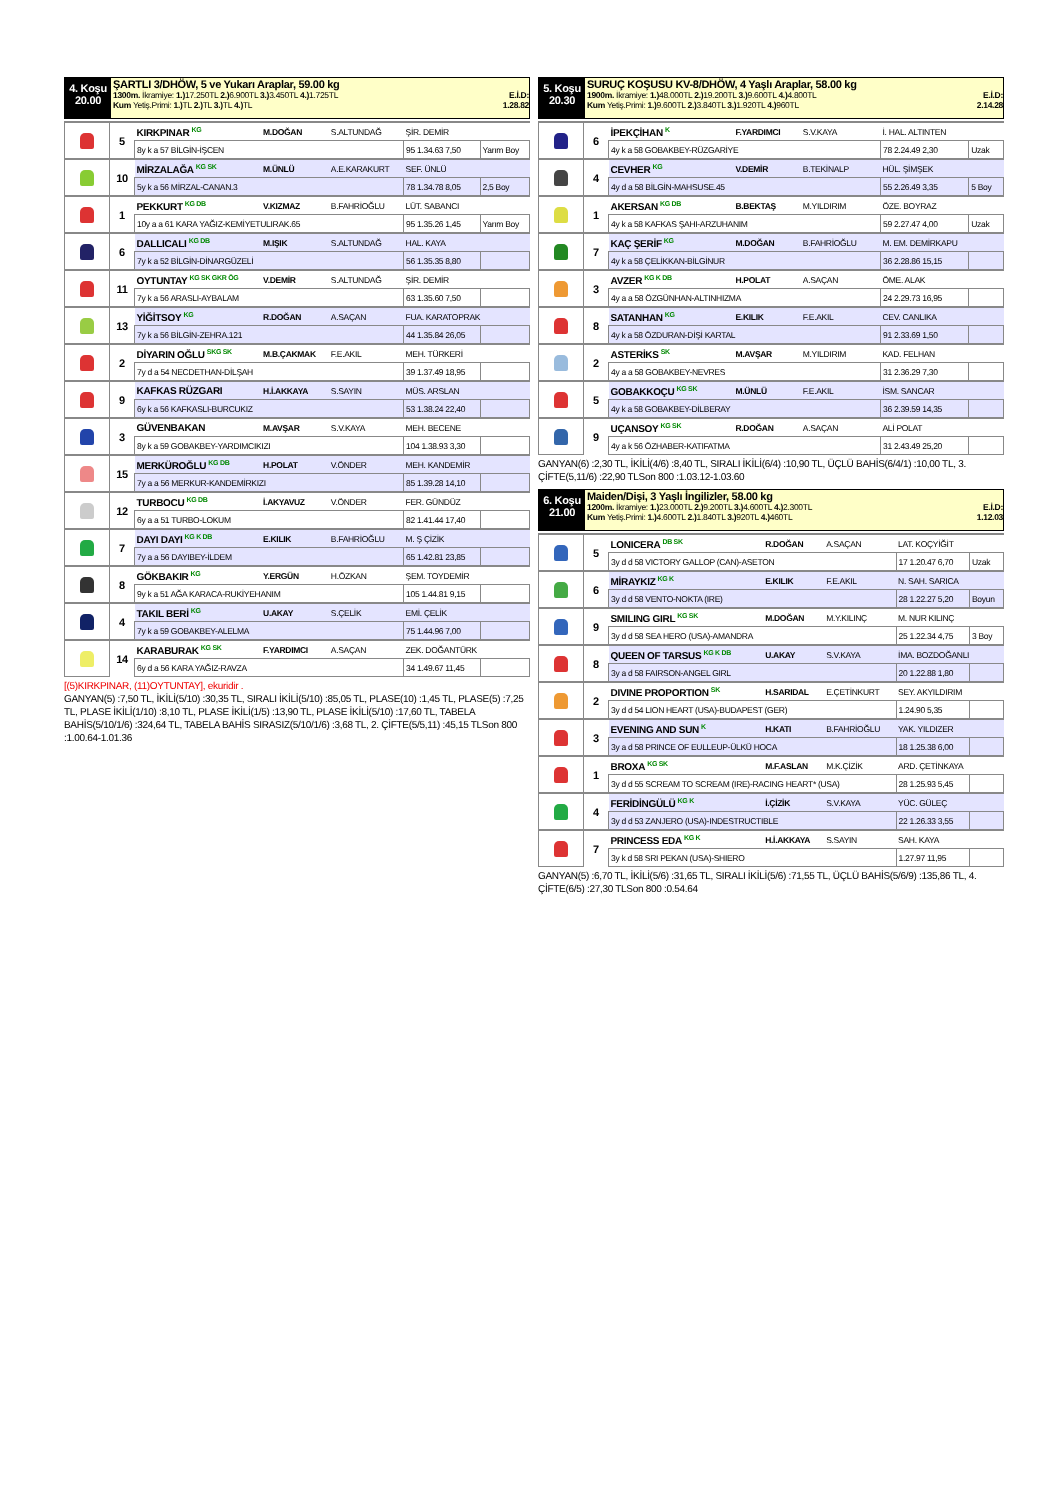4. Koşu
20.00
ŞARTLI 3/DHÖW, 5 ve Yukarı Araplar, 59.00 kg
1300m. İkramiye: 1.) 17.250TL 2.) 6.900TL 3.) 3.450TL 4.) 1.725TL E.İ.D:
Kum Yetiş.Primi: 1.) TL 2.) TL 3.) TL 4.) TL 1.28.82
| | 5 | KIRKPINAR KG | M.DOĞAN | S.ALTUNDAĞ | ŞİR. DEMİR | |
| | | 8y k a 57 BİLGİN-İŞCEN | | | 95 1.34.63 7,50 | Yarım Boy |
| | 10 | MİRZALAĞA KG SK | M.ÜNLÜ | A.E.KARAKURT | SEF. ÜNLÜ | |
| | | 5y k a 56 MİRZAL-CANAN.3 | | | 78 1.34.78 8,05 | 2,5 Boy |
| | 1 | PEKKURT KG DB | V.KIZMAZ | B.FAHRİOĞLU | LÜT. SABANCI | |
| | | 10y a a 61 KARA YAĞIZ-KEMİYETULIRAK.65 | | | 95 1.35.26 1,45 | Yarım Boy |
| | 6 | DALLICALI KG DB | M.IŞIK | S.ALTUNDAĞ | HAL. KAYA | |
| | | 7y k a 52 BİLGİN-DİNARGÜZELİ | | | 56 1.35.35 8,80 | |
| | 11 | OYTUNTAY KG SK GKR ÖG | V.DEMİR | S.ALTUNDAĞ | ŞİR. DEMİR | |
| | | 7y k a 56 ARASLI-AYBALAM | | | 63 1.35.60 7,50 | |
| | 13 | YİĞİTSOY KG | R.DOĞAN | A.SAÇAN | FUA. KARATOPRAK | |
| | | 7y k a 56 BİLGİN-ZEHRA.121 | | | 44 1.35.84 26,05 | |
| | 2 | DİYARIN OĞLU SKG SK | M.B.ÇAKMAK | F.E.AKIL | MEH. TÜRKERİ | |
| | | 7y d a 54 NECDETHAN-DİLŞAH | | | 39 1.37.49 18,95 | |
| | 9 | KAFKAS RÜZGARI | H.İ.AKKAYA | S.SAYIN | MÜS. ARSLAN | |
| | | 6y k a 56 KAFKASLI-BURCUKIZ | | | 53 1.38.24 22,40 | |
| | 3 | GÜVENBAKAN | M.AVŞAR | S.V.KAYA | MEH. BECENE | |
| | | 8y k a 59 GOBAKBEY-YARDIMCIKIZI | | | 104 1.38.93 3,30 | |
| | 15 | MERKÜROĞLU KG DB | H.POLAT | V.ÖNDER | MEH. KANDEMİR | |
| | | 7y a a 56 MERKUR-KANDEMİRKIZI | | | 85 1.39.28 14,10 | |
| | 12 | TURBOCU KG DB | İ.AKYAVUZ | V.ÖNDER | FER. GÜNDÜZ | |
| | | 6y a a 51 TURBO-LOKUM | | | 82 1.41.44 17,40 | |
| | 7 | DAYI DAYI KG K DB | E.KILIK | B.FAHRİOĞLU | M. Ş ÇİZİK | |
| | | 7y a a 56 DAYIBEY-İLDEM | | | 65 1.42.81 23,85 | |
| | 8 | GÖKBAKIR KG | Y.ERGÜN | H.ÖZKAN | ŞEM. TOYDEMİR | |
| | | 9y k a 51 AĞA KARACA-RUKİYEHANIM | | | 105 1.44.81 9,15 | |
| | 4 | TAKIL BERİ KG | U.AKAY | S.ÇELİK | EMİ. ÇELİK | |
| | | 7y k a 59 GOBAKBEY-ALELMA | | | 75 1.44.96 7,00 | |
| | 14 | KARABURAK KG SK | F.YARDIMCI | A.SAÇAN | ZEK. DOĞANTÜRK | |
| | | 6y d a 56 KARA YAĞIZ-RAVZA | | | 34 1.49.67 11,45 | |
[(5)KIRKPINAR, (11)OYTUNTAY], ekuridir .
GANYAN(5) :7,50 TL, İKİLİ(5/10) :30,35 TL, SIRALI İKİLİ(5/10) :85,05 TL, PLASE(10) :1,45 TL, PLASE(5) :7,25 TL, PLASE İKİLİ(1/10) :8,10 TL, PLASE İKİLİ(1/5) :13,90 TL, PLASE İKİLİ(5/10) :17,60 TL, TABELA BAHİS(5/10/1/6) :324,64 TL, TABELA BAHİS SIRASIZ(5/10/1/6) :3,68 TL, 2. ÇİFTE(5/5,11) :45,15 TLSon 800 :1.00.64-1.01.36
5. Koşu
20.30
SURUÇ KOŞUSU KV-8/DHÖW, 4 Yaşlı Araplar, 58.00 kg
1900m. İkramiye: 1.) 48.000TL 2.) 19.200TL 3.) 9.600TL 4.) 4.800TL E.İ.D:
Kum Yetiş.Primi: 1.) 9.600TL 2.) 3.840TL 3.) 1.920TL 4.) 960TL 2.14.28
| | 6 | İPEKÇİHAN K | F.YARDIMCI | S.V.KAYA | İ. HAL. ALTINTEN | |
| | | 4y k a 58 GOBAKBEY-RÜZGARİYE | | | 78 2.24.49 2,30 | Uzak |
| | 4 | CEVHER KG | V.DEMİR | B.TEKİNALP | HÜL. ŞİMŞEK | |
| | | 4y d a 58 BİLGİN-MAHSUSE.45 | | | 55 2.26.49 3,35 | 5 Boy |
| | 1 | AKERSAN KG DB | B.BEKTAŞ | M.YILDIRIM | ÖZE. BOYRAZ | |
| | | 4y k a 58 KAFKAS ŞAHI-ARZUHANIM | | | 59 2.27.47 4,00 | Uzak |
| | 7 | KAÇ ŞERİF KG | M.DOĞAN | B.FAHRİOĞLU | M. EM. DEMİRKAPU | |
| | | 4y k a 58 ÇELİKKAN-BİLGİNUR | | | 36 2.28.86 15,15 | |
| | 3 | AVZER KG K DB | H.POLAT | A.SAÇAN | ÖME. ALAK | |
| | | 4y a a 58 ÖZGÜNHAN-ALTINHIZMA | | | 24 2.29.73 16,95 | |
| | 8 | SATANHAN KG | E.KILIK | F.E.AKIL | CEV. CANLIKA | |
| | | 4y k a 58 ÖZDURAN-DİŞİ KARTAL | | | 91 2.33.69 1,50 | |
| | 2 | ASTERİKS SK | M.AVŞAR | M.YILDIRIM | KAD. FELHAN | |
| | | 4y a a 58 GOBAKBEY-NEVRES | | | 31 2.36.29 7,30 | |
| | 5 | GOBAKKOÇU KG SK | M.ÜNLÜ | F.E.AKIL | İSM. SANCAR | |
| | | 4y k a 58 GOBAKBEY-DİLBERAY | | | 36 2.39.59 14,35 | |
| | 9 | UÇANSOY KG SK | R.DOĞAN | A.SAÇAN | ALİ POLAT | |
| | | 4y a k 56 ÖZHABER-KATIFATMA | | | 31 2.43.49 25,20 | |
GANYAN(6) :2,30 TL, İKİLİ(4/6) :8,40 TL, SIRALI İKİLİ(6/4) :10,90 TL, ÜÇLÜ BAHİS(6/4/1) :10,00 TL, 3. ÇİFTE(5,11/6) :22,90 TLSon 800 :1.03.12-1.03.60
6. Koşu
21.00
Maiden/Dişi, 3 Yaşlı İngilizler, 58.00 kg
1200m. İkramiye: 1.) 23.000TL 2.) 9.200TL 3.) 4.600TL 4.) 2.300TL E.İ.D:
Kum Yetiş.Primi: 1.) 4.600TL 2.) 1.840TL 3.) 920TL 4.) 460TL 1.12.03
| | 5 | LONICERA DB SK | R.DOĞAN | A.SAÇAN | LAT. KOÇYİĞİT | |
| | | 3y d d 58 VICTORY GALLOP (CAN)-ASETON | | | 17 1.20.47 6,70 | Uzak |
| | 6 | MİRAYKIZ KG K | E.KILIK | F.E.AKIL | N. SAH. SARICA | |
| | | 3y d d 58 VENTO-NOKTA (IRE) | | | 28 1.22.27 5,20 | Boyun |
| | 9 | SMILING GIRL KG SK | M.DOĞAN | M.Y.KILINÇ | M. NUR KILINÇ | |
| | | 3y d d 58 SEA HERO (USA)-AMANDRA | | | 25 1.22.34 4,75 | 3 Boy |
| | 8 | QUEEN OF TARSUS KG K DB | U.AKAY | S.V.KAYA | İMA. BOZDOĞANLI | |
| | | 3y a d 58 FAIRSON-ANGEL GIRL | | | 20 1.22.88 1,80 | |
| | 2 | DIVINE PROPORTION SK | H.SARIDAL | E.ÇETİNKURT | SEY. AKYILDIRIM | |
| | | 3y d d 54 LION HEART (USA)-BUDAPEST (GER) | | | 1.24.90 5,35 | |
| | 3 | EVENING AND SUN K | H.KATI | B.FAHRİOĞLU | YAK. YILDIZER | |
| | | 3y a d 58 PRINCE OF EULLEUP-ÜLKÜ HOCA | | | 18 1.25.38 6,00 | |
| | 1 | BROXA KG SK | M.F.ASLAN | M.K.ÇİZİK | ARD. ÇETİNKAYA | |
| | | 3y d d 55 SCREAM TO SCREAM (IRE)-RACING HEART* (USA) | | | 28 1.25.93 5,45 | |
| | 4 | FERİDİNGÜLÜ KG K | İ.ÇİZİK | S.V.KAYA | YÜC. GÜLEÇ | |
| | | 3y d d 53 ZANJERO (USA)-INDESTRUCTIBLE | | | 22 1.26.33 3,55 | |
| | 7 | PRINCESS EDA KG K | H.İ.AKKAYA | S.SAYIN | SAH. KAYA | |
| | | 3y k d 58 SRI PEKAN (USA)-SHIERO | | | 1.27.97 11,95 | |
GANYAN(5) :6,70 TL, İKİLİ(5/6) :31,65 TL, SIRALI İKİLİ(5/6) :71,55 TL, ÜÇLÜ BAHİS(5/6/9) :135,86 TL, 4. ÇİFTE(6/5) :27,30 TLSon 800 :0.54.64